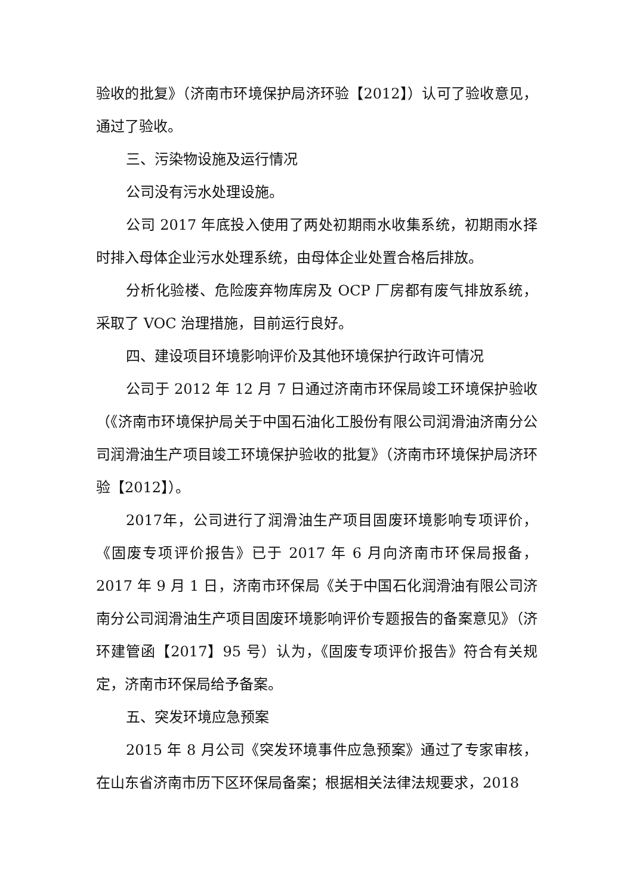验收的批复》（济南市环境保护局济环验【2012】）认可了验收意见，通过了验收。
三、污染物设施及运行情况
公司没有污水处理设施。
公司 2017 年底投入使用了两处初期雨水收集系统，初期雨水择时排入母体企业污水处理系统，由母体企业处置合格后排放。
分析化验楼、危险废弃物库房及 OCP 厂房都有废气排放系统，采取了 VOC 治理措施，目前运行良好。
四、建设项目环境影响评价及其他环境保护行政许可情况
公司于 2012 年 12 月 7 日通过济南市环保局竣工环境保护验收（《济南市环境保护局关于中国石油化工股份有限公司润滑油济南分公司润滑油生产项目竣工环境保护验收的批复》（济南市环境保护局济环验【2012】）。
2017年，公司进行了润滑油生产项目固废环境影响专项评价，《固废专项评价报告》已于 2017 年 6 月向济南市环保局报备，2017 年 9 月 1 日，济南市环保局《关于中国石化润滑油有限公司济南分公司润滑油生产项目固废环境影响评价专题报告的备案意见》（济环建管函【2017】95 号）认为，《固废专项评价报告》符合有关规定，济南市环保局给予备案。
五、突发环境应急预案
2015 年 8 月公司《突发环境事件应急预案》通过了专家审核，在山东省济南市历下区环保局备案；根据相关法律法规要求，2018